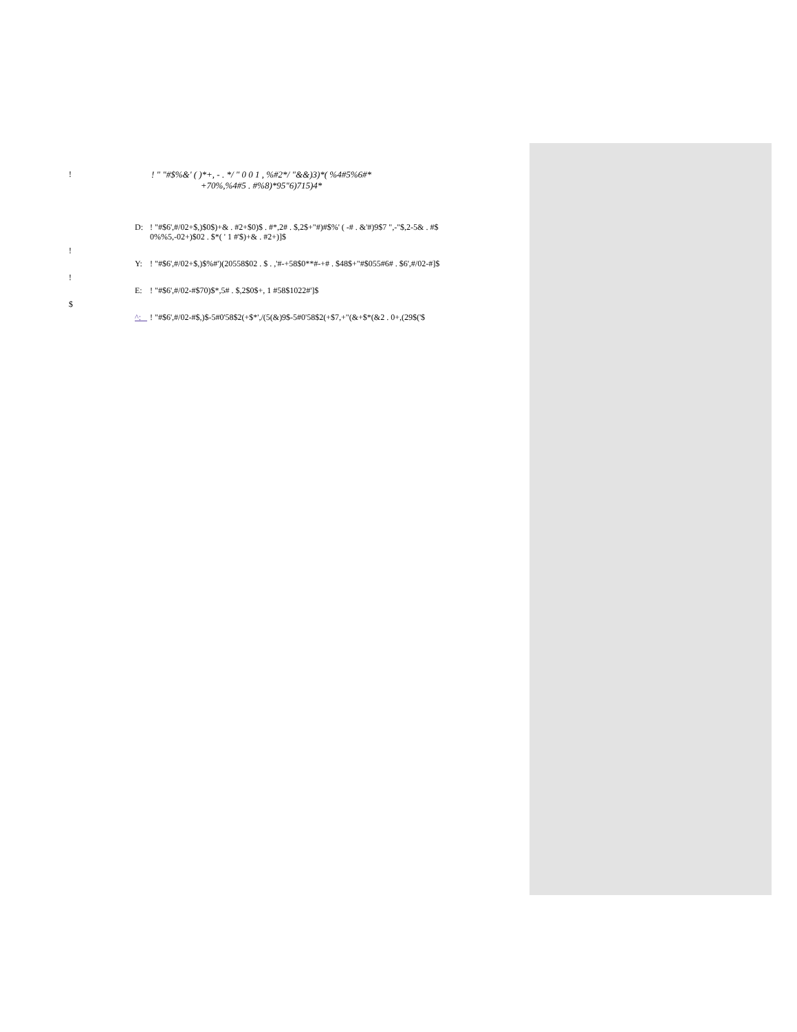!
! " "#$%&' ( )*+, - . */ " 0 0 1 , %#2*/ "&&)3)*( %4#5%6#*
+70%,%4#5 . #%8)*95"6)715)4*
D: ! "#$6',#/02+$,)$0$)+& . #2+$0)$ . #*,2# . $,2$+"#)#$%' ( -# . &'#)9$7 ",-"$,2-5& . #$
0%%5,-02+)$02 . $*( ' 1 #'$)+& . #2+)]$
!
Y: ! "#$6',#/02+$,)$%#')(20558$02 . $ . ,'#-+58$0**#-+# . $48$+"#$055#6# . $6',#/02-#]$
!
E: ! "#$6',#/02-#$70)$*,5# . $,2$0$+, 1 #58$1022#']$
$
^: ! "#$6',#/02-#$,)$-5#0'58$2(+$*',/(5(&)9$-5#0'58$2(+$7,+"(&+$*(&2 . 0+,(29$('$